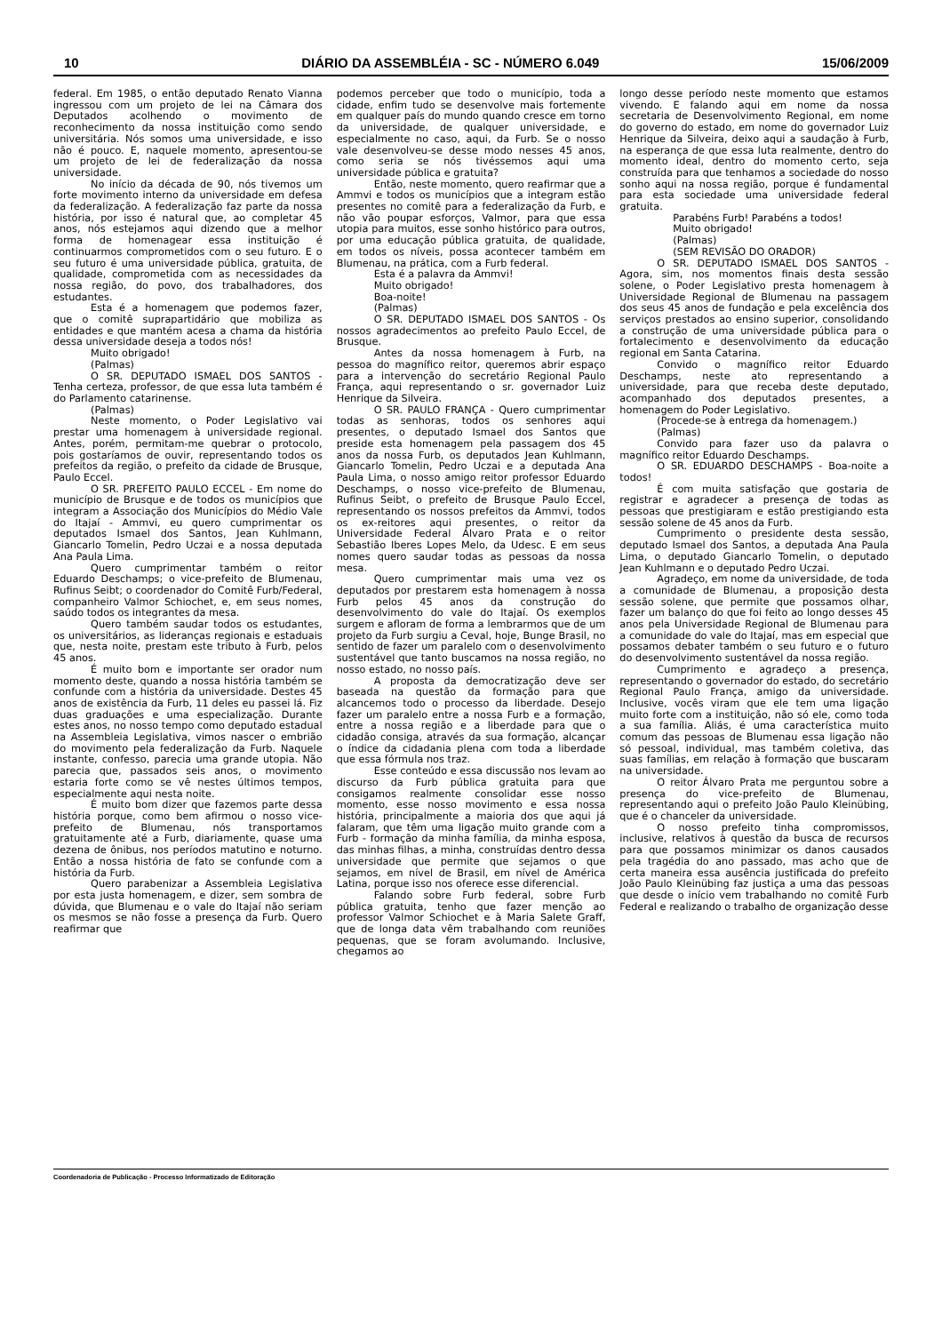10 DIÁRIO DA ASSEMBLÉIA - SC - NÚMERO 6.049 15/06/2009
federal. Em 1985, o então deputado Renato Vianna ingressou com um projeto de lei na Câmara dos Deputados acolhendo o movimento de reconhecimento da nossa instituição como sendo universitária. Nós somos uma universidade, e isso não é pouco. E, naquele momento, apresentou-se um projeto de lei de federalização da nossa universidade.
No início da década de 90, nós tivemos um forte movimento interno da universidade em defesa da federalização. A federalização faz parte da nossa história, por isso é natural que, ao completar 45 anos, nós estejamos aqui dizendo que a melhor forma de homenagear essa instituição é continuarmos comprometidos com o seu futuro. E o seu futuro é uma universidade pública, gratuita, de qualidade, comprometida com as necessidades da nossa região, do povo, dos trabalhadores, dos estudantes.
Esta é a homenagem que podemos fazer, que o comitê suprapartidário que mobiliza as entidades e que mantém acesa a chama da história dessa universidade deseja a todos nós!
Muito obrigado!
(Palmas)
O SR. DEPUTADO ISMAEL DOS SANTOS - Tenha certeza, professor, de que essa luta também é do Parlamento catarinense.
(Palmas)
Neste momento, o Poder Legislativo vai prestar uma homenagem à universidade regional. Antes, porém, permitam-me quebrar o protocolo, pois gostaríamos de ouvir, representando todos os prefeitos da região, o prefeito da cidade de Brusque, Paulo Eccel.
O SR. PREFEITO PAULO ECCEL - Em nome do município de Brusque e de todos os municípios que integram a Associação dos Municípios do Médio Vale do Itajaí - Ammvi, eu quero cumprimentar os deputados Ismael dos Santos, Jean Kuhlmann, Giancarlo Tomelin, Pedro Uczai e a nossa deputada Ana Paula Lima.
Quero cumprimentar também o reitor Eduardo Deschamps; o vice-prefeito de Blumenau, Rufinus Seibt; o coordenador do Comitê Furb/Federal, companheiro Valmor Schiochet, e, em seus nomes, saúdo todos os integrantes da mesa.
Quero também saudar todos os estudantes, os universitários, as lideranças regionais e estaduais que, nesta noite, prestam este tributo à Furb, pelos 45 anos.
É muito bom e importante ser orador num momento deste, quando a nossa história também se confunde com a história da universidade. Destes 45 anos de existência da Furb, 11 deles eu passei lá. Fiz duas graduações e uma especialização. Durante estes anos, no nosso tempo como deputado estadual na Assembleia Legislativa, vimos nascer o embrião do movimento pela federalização da Furb. Naquele instante, confesso, parecia uma grande utopia. Não parecia que, passados seis anos, o movimento estaria forte como se vê nestes últimos tempos, especialmente aqui nesta noite.
É muito bom dizer que fazemos parte dessa história porque, como bem afirmou o nosso vice-prefeito de Blumenau, nós transportamos gratuitamente até a Furb, diariamente, quase uma dezena de ônibus, nos períodos matutino e noturno. Então a nossa história de fato se confunde com a história da Furb.
Quero parabenizar a Assembleia Legislativa por esta justa homenagem, e dizer, sem sombra de dúvida, que Blumenau e o vale do Itajaí não seriam os mesmos se não fosse a presença da Furb. Quero reafirmar que
podemos perceber que todo o município, toda a cidade, enfim tudo se desenvolve mais fortemente em qualquer país do mundo quando cresce em torno da universidade, de qualquer universidade, e especialmente no caso, aqui, da Furb. Se o nosso vale desenvolveu-se desse modo nesses 45 anos, como seria se nós tivéssemos aqui uma universidade pública e gratuita?
Então, neste momento, quero reafirmar que a Ammvi e todos os municípios que a integram estão presentes no comitê para a federalização da Furb, e não vão poupar esforços, Valmor, para que essa utopia para muitos, esse sonho histórico para outros, por uma educação pública gratuita, de qualidade, em todos os níveis, possa acontecer também em Blumenau, na prática, com a Furb federal.
Esta é a palavra da Ammvi!
Muito obrigado!
Boa-noite!
(Palmas)
O SR. DEPUTADO ISMAEL DOS SANTOS - Os nossos agradecimentos ao prefeito Paulo Eccel, de Brusque.
Antes da nossa homenagem à Furb, na pessoa do magnífico reitor, queremos abrir espaço para a intervenção do secretário Regional Paulo França, aqui representando o sr. governador Luiz Henrique da Silveira.
O SR. PAULO FRANÇA - Quero cumprimentar todas as senhoras, todos os senhores aqui presentes, o deputado Ismael dos Santos que preside esta homenagem pela passagem dos 45 anos da nossa Furb, os deputados Jean Kuhlmann, Giancarlo Tomelin, Pedro Uczai e a deputada Ana Paula Lima, o nosso amigo reitor professor Eduardo Deschamps, o nosso vice-prefeito de Blumenau, Rufinus Seibt, o prefeito de Brusque Paulo Eccel, representando os nossos prefeitos da Ammvi, todos os ex-reitores aqui presentes, o reitor da Universidade Federal Álvaro Prata e o reitor Sebastião Iberes Lopes Melo, da Udesc. E em seus nomes quero saudar todas as pessoas da nossa mesa.
Quero cumprimentar mais uma vez os deputados por prestarem esta homenagem à nossa Furb pelos 45 anos da construção do desenvolvimento do vale do Itajaí. Os exemplos surgem e afloram de forma a lembrarmos que de um projeto da Furb surgiu a Ceval, hoje, Bunge Brasil, no sentido de fazer um paralelo com o desenvolvimento sustentável que tanto buscamos na nossa região, no nosso estado, no nosso país.
A proposta da democratização deve ser baseada na questão da formação para que alcancemos todo o processo da liberdade. Desejo fazer um paralelo entre a nossa Furb e a formação, entre a nossa região e a liberdade para que o cidadão consiga, através da sua formação, alcançar o índice da cidadania plena com toda a liberdade que essa fórmula nos traz.
Esse conteúdo e essa discussão nos levam ao discurso da Furb pública gratuita para que consigamos realmente consolidar esse nosso momento, esse nosso movimento e essa nossa história, principalmente a maioria dos que aqui já falaram, que têm uma ligação muito grande com a Furb - formação da minha família, da minha esposa, das minhas filhas, a minha, construídas dentro dessa universidade que permite que sejamos o que sejamos, em nível de Brasil, em nível de América Latina, porque isso nos oferece esse diferencial.
Falando sobre Furb federal, sobre Furb pública gratuita, tenho que fazer menção ao professor Valmor Schiochet e à Maria Salete Graff, que de longa data vêm trabalhando com reuniões pequenas, que se foram avolumando. Inclusive, chegamos ao
longo desse período neste momento que estamos vivendo. E falando aqui em nome da nossa secretaria de Desenvolvimento Regional, em nome do governo do estado, em nome do governador Luiz Henrique da Silveira, deixo aqui a saudação à Furb, na esperança de que essa luta realmente, dentro do momento ideal, dentro do momento certo, seja construída para que tenhamos a sociedade do nosso sonho aqui na nossa região, porque é fundamental para esta sociedade uma universidade federal gratuita.
Parabéns Furb! Parabéns a todos!
Muito obrigado!
(Palmas)
(SEM REVISÃO DO ORADOR)
O SR. DEPUTADO ISMAEL DOS SANTOS - Agora, sim, nos momentos finais desta sessão solene, o Poder Legislativo presta homenagem à Universidade Regional de Blumenau na passagem dos seus 45 anos de fundação e pela excelência dos serviços prestados ao ensino superior, consolidando a construção de uma universidade pública para o fortalecimento e desenvolvimento da educação regional em Santa Catarina.
Convido o magnífico reitor Eduardo Deschamps, neste ato representando a universidade, para que receba deste deputado, acompanhado dos deputados presentes, a homenagem do Poder Legislativo.
(Procede-se à entrega da homenagem.)
(Palmas)
Convido para fazer uso da palavra o magnífico reitor Eduardo Deschamps.
O SR. EDUARDO DESCHAMPS - Boa-noite a todos!
É com muita satisfação que gostaria de registrar e agradecer a presença de todas as pessoas que prestigiaram e estão prestigiando esta sessão solene de 45 anos da Furb.
Cumprimento o presidente desta sessão, deputado Ismael dos Santos, a deputada Ana Paula Lima, o deputado Giancarlo Tomelin, o deputado Jean Kuhlmann e o deputado Pedro Uczai.
Agradeço, em nome da universidade, de toda a comunidade de Blumenau, a proposição desta sessão solene, que permite que possamos olhar, fazer um balanço do que foi feito ao longo desses 45 anos pela Universidade Regional de Blumenau para a comunidade do vale do Itajaí, mas em especial que possamos debater também o seu futuro e o futuro do desenvolvimento sustentável da nossa região.
Cumprimento e agradeço a presença, representando o governador do estado, do secretário Regional Paulo França, amigo da universidade. Inclusive, vocês viram que ele tem uma ligação muito forte com a instituição, não só ele, como toda a sua família. Aliás, é uma característica muito comum das pessoas de Blumenau essa ligação não só pessoal, individual, mas também coletiva, das suas famílias, em relação à formação que buscaram na universidade.
O reitor Álvaro Prata me perguntou sobre a presença do vice-prefeito de Blumenau, representando aqui o prefeito João Paulo Kleinübing, que é o chanceler da universidade.
O nosso prefeito tinha compromissos, inclusive, relativos à questão da busca de recursos para que possamos minimizar os danos causados pela tragédia do ano passado, mas acho que de certa maneira essa ausência justificada do prefeito João Paulo Kleinübing faz justiça a uma das pessoas que desde o início vem trabalhando no comitê Furb Federal e realizando o trabalho de organização desse
Coordenadoria de Publicação - Processo Informatizado de Editoração